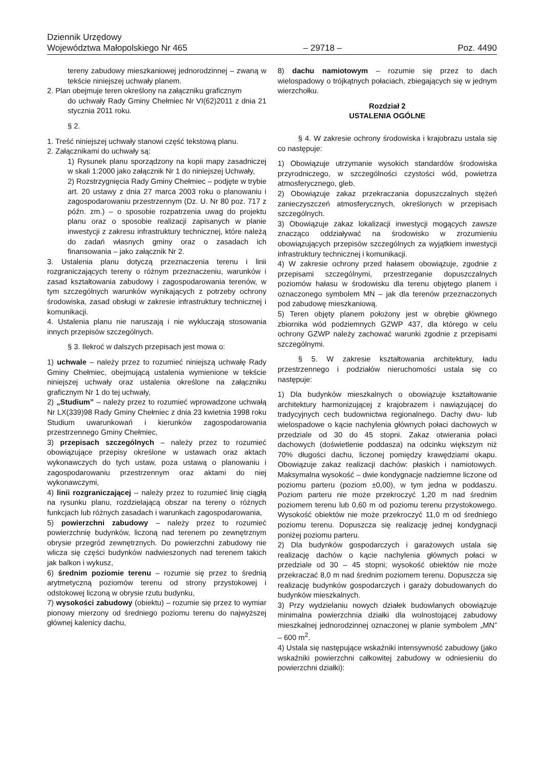Dziennik Urzędowy
Województwa Małopolskiego Nr 465
– 29718 –
Poz. 4490
tereny zabudowy mieszkaniowej jednorodzinnej – zwaną w tekście niniejszej uchwały planem.
2. Plan obejmuje teren określony na załączniku graficznym
do uchwały Rady Gminy Chełmiec Nr VI(62)2011 z dnia 21 stycznia 2011 roku.
§ 2.
1. Treść niniejszej uchwały stanowi część tekstową planu.
2. Załącznikami do uchwały są:
1) Rysunek planu sporządzony na kopii mapy zasadniczej w skali 1:2000 jako załącznik Nr 1 do niniejszej Uchwały,
2) Rozstrzygnięcia Rady Gminy Chełmiec – podjęte w trybie art. 20 ustawy z dnia 27 marca 2003 roku o planowaniu i zagospodarowaniu przestrzennym (Dz. U. Nr 80 poz. 717 z późn. zm.) – o sposobie rozpatrzenia uwag do projektu planu oraz o sposobie realizacji zapisanych w planie inwestycji z zakresu infrastruktury technicznej, które należą do zadań własnych gminy oraz o zasadach ich finansowania – jako załącznik Nr 2.
3. Ustalenia planu dotyczą przeznaczenia terenu i linii rozgraniczających tereny o różnym przeznaczeniu, warunków i zasad kształtowania zabudowy i zagospodarowania terenów, w tym szczególnych warunków wynikających z potrzeby ochrony środowiska, zasad obsługi w zakresie infrastruktury technicznej i komunikacji.
4. Ustalenia planu nie naruszają i nie wykluczają stosowania innych przepisów szczególnych.
§ 3. Ilekroć w dalszych przepisach jest mowa o:
1) uchwale – należy przez to rozumieć niniejszą uchwałę Rady Gminy Chełmiec, obejmującą ustalenia wymienione w tekście niniejszej uchwały oraz ustalenia określone na załączniku graficznym Nr 1 do tej uchwały,
2) „Studium” – należy przez to rozumieć wprowadzone uchwałą Nr LX(339)98 Rady Gminy Chełmiec z dnia 23 kwietnia 1998 roku Studium uwarunkowań i kierunków zagospodarowania przestrzennego Gminy Chełmiec,
3) przepisach szczególnych – należy przez to rozumieć obowiązujące przepisy określone w ustawach oraz aktach wykonawczych do tych ustaw, poza ustawą o planowaniu i zagospodarowaniu przestrzennym oraz aktami do niej wykonawczymi,
4) linii rozgraniczającej – należy przez to rozumieć linię ciągłą na rysunku planu, rozdzielającą obszar na tereny o różnych funkcjach lub różnych zasadach i warunkach zagospodarowania,
5) powierzchni zabudowy – należy przez to rozumieć powierzchnię budynków, liczoną nad terenem po zewnętrznym obrysie przegród zewnętrznych. Do powierzchni zabudowy nie wlicza się części budynków nadwieszonych nad terenem takich jak balkon i wykusz,
6) średnim poziomie terenu – rozumie się przez to średnią arytmetyczną poziomów terenu od strony przystokowej i odstokowej liczoną w obrysie rzutu budynku,
7) wysokości zabudowy (obiektu) – rozumie się przez to wymiar pionowy mierzony od średniego poziomu terenu do najwyższej głównej kalenicy dachu,
8) dachu namiotowym – rozumie się przez to dach wielospadowy o trójkątnych połaciach, zbiegających się w jednym wierzchołku.
Rozdział 2
USTALENIA OGÓLNE
§ 4. W zakresie ochrony środowiska i krajobrazu ustala się co następuje:
1) Obowiązuje utrzymanie wysokich standardów środowiska przyrodniczego, w szczególności czystości wód, powietrza atmosferycznego, gleb.
2) Obowiązuje zakaz przekraczania dopuszczalnych stężeń zanieczyszczeń atmosferycznych, określonych w przepisach szczególnych.
3) Obowiązuje zakaz lokalizacji inwestycji mogących zawsze znacząco oddziaływać na środowisko w zrozumieniu obowiązujących przepisów szczególnych za wyjątkiem inwestycji infrastruktury technicznej i komunikacji.
4) W zakresie ochrony przed hałasem obowiązuje, zgodnie z przepisami szczególnymi, przestrzeganie dopuszczalnych poziomów hałasu w środowisku dla terenu objętego planem i oznaczonego symbolem MN – jak dla terenów przeznaczonych pod zabudowę mieszkaniową.
5) Teren objęty planem położony jest w obrębie głównego zbiornika wód podziemnych GZWP 437, dla którego w celu ochrony GZWP należy zachować warunki zgodnie z przepisami szczególnymi.
§ 5. W zakresie kształtowania architektury, ładu przestrzennego i podziałów nieruchomości ustala się co następuje:
1) Dla budynków mieszkalnych o obowiązuje kształtowanie architektury harmonizującej z krajobrazem i nawiązującej do tradycyjnych cech budownictwa regionalnego. Dachy dwu- lub wielospadowe o kącie nachylenia głównych połaci dachowych w przedziale od 30 do 45 stopni. Zakaz otwierania połaci dachowych (doświetlenie poddasza) na odcinku większym niż 70% długości dachu, liczonej pomiędzy krawędziami okapu. Obowiązuje zakaz realizacji dachów: płaskich i namiotowych. Maksymalna wysokość – dwie kondygnacje nadziemne liczone od poziomu parteru (poziom ±0,00), w tym jedna w poddaszu. Poziom parteru nie może przekroczyć 1,20 m nad średnim poziomem terenu lub 0,60 m od poziomu terenu przystokowego. Wysokość obiektów nie może przekroczyć 11,0 m od średniego poziomu terenu. Dopuszcza się realizację jednej kondygnacji poniżej poziomu parteru.
2) Dla budynków gospodarczych i garażowych ustala się realizację dachów o kącie nachylenia głównych połaci w przedziale od 30 – 45 stopni; wysokość obiektów nie może przekraczać 8,0 m nad średnim poziomem terenu. Dopuszcza się realizację budynków gospodarczych i garaży dobudowanych do budynków mieszkalnych.
3) Przy wydzielaniu nowych działek budowlanych obowiązuje minimalna powierzchnia działki dla wolnostojącej zabudowy mieszkalnej jednorodzinnej oznaczonej w planie symbolem „MN” – 600 m<sup>2</sup>.
4) Ustala się następujące wskaźniki intensywność zabudowy (jako wskaźniki powierzchni całkowitej zabudowy w odniesieniu do powierzchni działki):